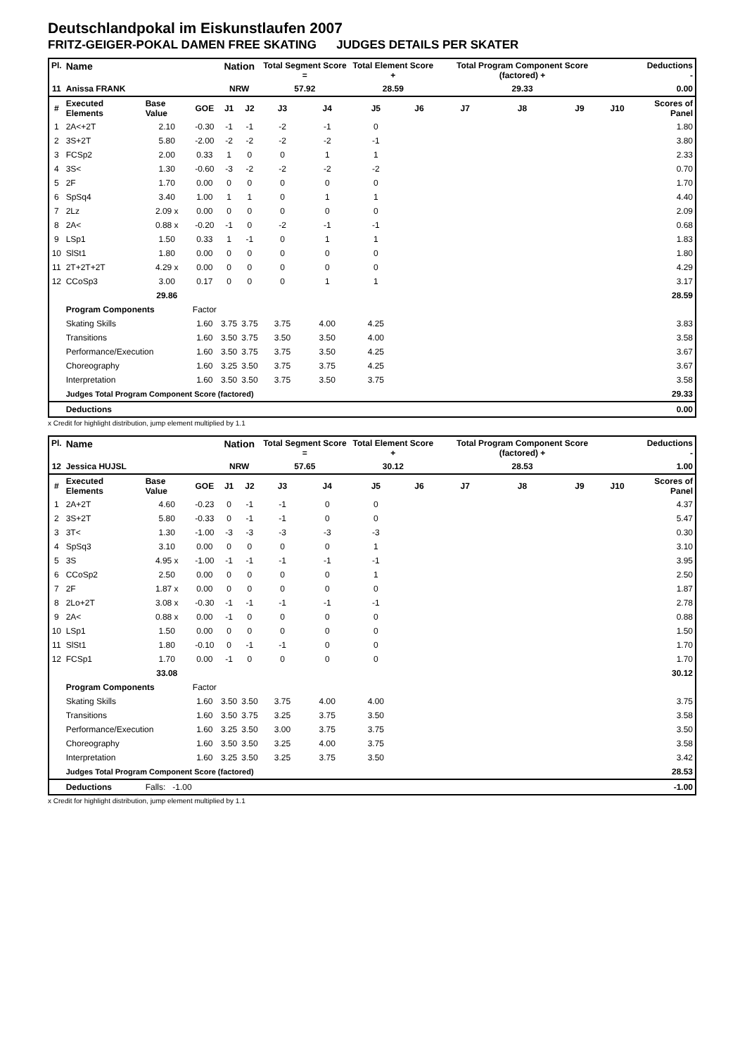Deutschlandpokal im Eiskunstlaufen 2007
FRITZ-GEIGER-POKAL DAMEN FREE SKATING JUDGES DETAILS PER SKATER
| Pl. | Name | | | Nation | | Total Segment Score = | | Total Element Score + | | Total Program Component Score (factored) + | | | Deductions - | | |
| --- | --- | --- | --- | --- | --- | --- | --- | --- | --- | --- | --- | --- | --- | --- | --- |
| 11 | Anissa FRANK | | | NRW | | 57.92 | | 28.59 | | 29.33 | | | 0.00 | | |
| # | Executed Elements | Base Value | GOE | J1 | J2 | J3 | J4 | J5 | J6 | J7 | J8 | J9 | J10 | | Scores of Panel |
| 1 | 2A<+2T | 2.10 | -0.30 | -1 | -1 | -2 | -1 | 0 | | | | | | | 1.80 |
| 2 | 3S+2T | 5.80 | -2.00 | -2 | -2 | -2 | -2 | -1 | | | | | | | 3.80 |
| 3 | FCSp2 | 2.00 | 0.33 | 1 | 0 | 0 | 1 | 1 | | | | | | | 2.33 |
| 4 | 3S< | 1.30 | -0.60 | -3 | -2 | -2 | -2 | -2 | | | | | | | 0.70 |
| 5 | 2F | 1.70 | 0.00 | 0 | 0 | 0 | 0 | 0 | | | | | | | 1.70 |
| 6 | SpSq4 | 3.40 | 1.00 | 1 | 1 | 0 | 1 | 1 | | | | | | | 4.40 |
| 7 | 2Lz | 2.09 x | 0.00 | 0 | 0 | 0 | 0 | 0 | | | | | | | 2.09 |
| 8 | 2A< | 0.88 x | -0.20 | -1 | 0 | -2 | -1 | -1 | | | | | | | 0.68 |
| 9 | LSp1 | 1.50 | 0.33 | 1 | -1 | 0 | 1 | 1 | | | | | | | 1.83 |
| 10 | SlSt1 | 1.80 | 0.00 | 0 | 0 | 0 | 0 | 0 | | | | | | | 1.80 |
| 11 | 2T+2T+2T | 4.29 x | 0.00 | 0 | 0 | 0 | 0 | 0 | | | | | | | 4.29 |
| 12 | CCoSp3 | 3.00 | 0.17 | 0 | 0 | 0 | 1 | 1 | | | | | | | 3.17 |
| | | 29.86 | | | | | | | | | | | | | 28.59 |
| | Program Components | | Factor | | | | | | | | | | | | |
| | Skating Skills | | 1.60 | 3.75 | 3.75 | 3.75 | 4.00 | 4.25 | | | | | | | 3.83 |
| | Transitions | | 1.60 | 3.50 | 3.75 | 3.50 | 3.50 | 4.00 | | | | | | | 3.58 |
| | Performance/Execution | | 1.60 | 3.50 | 3.75 | 3.75 | 3.50 | 4.25 | | | | | | | 3.67 |
| | Choreography | | 1.60 | 3.25 | 3.50 | 3.75 | 3.75 | 4.25 | | | | | | | 3.67 |
| | Interpretation | | 1.60 | 3.50 | 3.50 | 3.75 | 3.50 | 3.75 | | | | | | | 3.58 |
| | Judges Total Program Component Score (factored) | | | | | | | | | | | | | | 29.33 |
| | Deductions | | | | | | | | | | | | | | 0.00 |
x Credit for highlight distribution, jump element multiplied by 1.1
| Pl. | Name | | | Nation | | Total Segment Score = | | Total Element Score + | | Total Program Component Score (factored) + | | | Deductions - | | |
| --- | --- | --- | --- | --- | --- | --- | --- | --- | --- | --- | --- | --- | --- | --- | --- |
| 12 | Jessica HUJSL | | | NRW | | 57.65 | | 30.12 | | 28.53 | | | 1.00 | | |
| # | Executed Elements | Base Value | GOE | J1 | J2 | J3 | J4 | J5 | J6 | J7 | J8 | J9 | J10 | | Scores of Panel |
| 1 | 2A+2T | 4.60 | -0.23 | 0 | -1 | -1 | 0 | 0 | | | | | | | 4.37 |
| 2 | 3S+2T | 5.80 | -0.33 | 0 | -1 | -1 | 0 | 0 | | | | | | | 5.47 |
| 3 | 3T< | 1.30 | -1.00 | -3 | -3 | -3 | -3 | -3 | | | | | | | 0.30 |
| 4 | SpSq3 | 3.10 | 0.00 | 0 | 0 | 0 | 0 | 1 | | | | | | | 3.10 |
| 5 | 3S | 4.95 x | -1.00 | -1 | -1 | -1 | -1 | -1 | | | | | | | 3.95 |
| 6 | CCoSp2 | 2.50 | 0.00 | 0 | 0 | 0 | 0 | 1 | | | | | | | 2.50 |
| 7 | 2F | 1.87 x | 0.00 | 0 | 0 | 0 | 0 | 0 | | | | | | | 1.87 |
| 8 | 2Lo+2T | 3.08 x | -0.30 | -1 | -1 | -1 | -1 | -1 | | | | | | | 2.78 |
| 9 | 2A< | 0.88 x | 0.00 | -1 | 0 | 0 | 0 | 0 | | | | | | | 0.88 |
| 10 | LSp1 | 1.50 | 0.00 | 0 | 0 | 0 | 0 | 0 | | | | | | | 1.50 |
| 11 | SlSt1 | 1.80 | -0.10 | 0 | -1 | -1 | 0 | 0 | | | | | | | 1.70 |
| 12 | FCSp1 | 1.70 | 0.00 | -1 | 0 | 0 | 0 | 0 | | | | | | | 1.70 |
| | | 33.08 | | | | | | | | | | | | | 30.12 |
| | Program Components | | Factor | | | | | | | | | | | | |
| | Skating Skills | | 1.60 | 3.50 | 3.50 | 3.75 | 4.00 | 4.00 | | | | | | | 3.75 |
| | Transitions | | 1.60 | 3.50 | 3.75 | 3.25 | 3.75 | 3.50 | | | | | | | 3.58 |
| | Performance/Execution | | 1.60 | 3.25 | 3.50 | 3.00 | 3.75 | 3.75 | | | | | | | 3.50 |
| | Choreography | | 1.60 | 3.50 | 3.50 | 3.25 | 4.00 | 3.75 | | | | | | | 3.58 |
| | Interpretation | | 1.60 | 3.25 | 3.50 | 3.25 | 3.75 | 3.50 | | | | | | | 3.42 |
| | Judges Total Program Component Score (factored) | | | | | | | | | | | | | | 28.53 |
| | Deductions | Falls: -1.00 | | | | | | | | | | | | | -1.00 |
x Credit for highlight distribution, jump element multiplied by 1.1